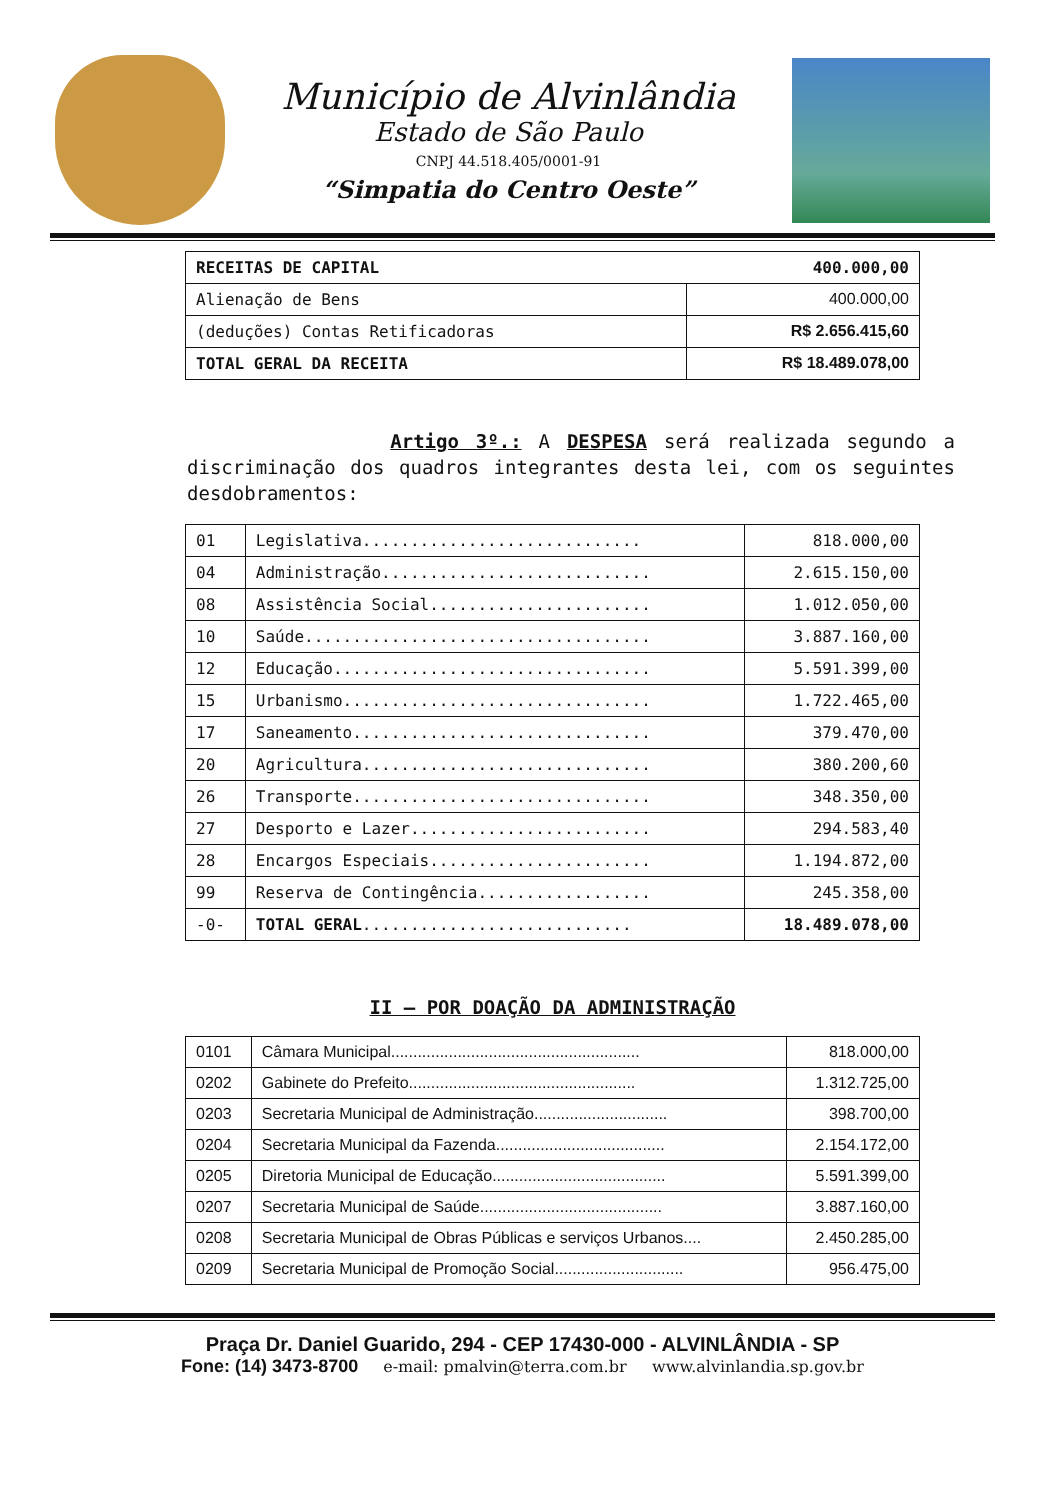Município de Alvinlândia
Estado de São Paulo
CNPJ 44.518.405/0001-91
“Simpatia do Centro Oeste”
| RECEITAS DE CAPITAL 400.000,00 | |
| Alienação de Bens | 400.000,00 |
| (deduções) Contas Retificadoras | R$ 2.656.415,60 |
| TOTAL GERAL DA RECEITA | R$ 18.489.078,00 |
Artigo 3º.: A DESPESA será realizada segundo a discriminação dos quadros integrantes desta lei, com os seguintes desdobramentos:
| 01 | Legislativa............................. | 818.000,00 |
| 04 | Administração............................ | 2.615.150,00 |
| 08 | Assistência Social....................... | 1.012.050,00 |
| 10 | Saúde.................................... | 3.887.160,00 |
| 12 | Educação................................. | 5.591.399,00 |
| 15 | Urbanismo................................ | 1.722.465,00 |
| 17 | Saneamento............................... | 379.470,00 |
| 20 | Agricultura.............................. | 380.200,60 |
| 26 | Transporte............................... | 348.350,00 |
| 27 | Desporto e Lazer......................... | 294.583,40 |
| 28 | Encargos Especiais....................... | 1.194.872,00 |
| 99 | Reserva de Contingência.................. | 245.358,00 |
| -0- | TOTAL GERAL ............................ | 18.489.078,00 |
II – POR DOAÇÃO DA ADMINISTRAÇÃO
| 0101 | Câmara Municipal........................................................ | 818.000,00 |
| 0202 | Gabinete do Prefeito................................................... | 1.312.725,00 |
| 0203 | Secretaria Municipal de Administração.............................. | 398.700,00 |
| 0204 | Secretaria Municipal da Fazenda...................................... | 2.154.172,00 |
| 0205 | Diretoria Municipal de Educação....................................... | 5.591.399,00 |
| 0207 | Secretaria Municipal de Saúde......................................... | 3.887.160,00 |
| 0208 | Secretaria Municipal de Obras Públicas e serviços Urbanos.... | 2.450.285,00 |
| 0209 | Secretaria Municipal de Promoção Social............................. | 956.475,00 |
Praça Dr. Daniel Guarido, 294 - CEP 17430-000 - ALVINLÂNDIA - SP
Fone: (14) 3473-8700 e-mail: pmalvin@terra.com.br www.alvinlandia.sp.gov.br